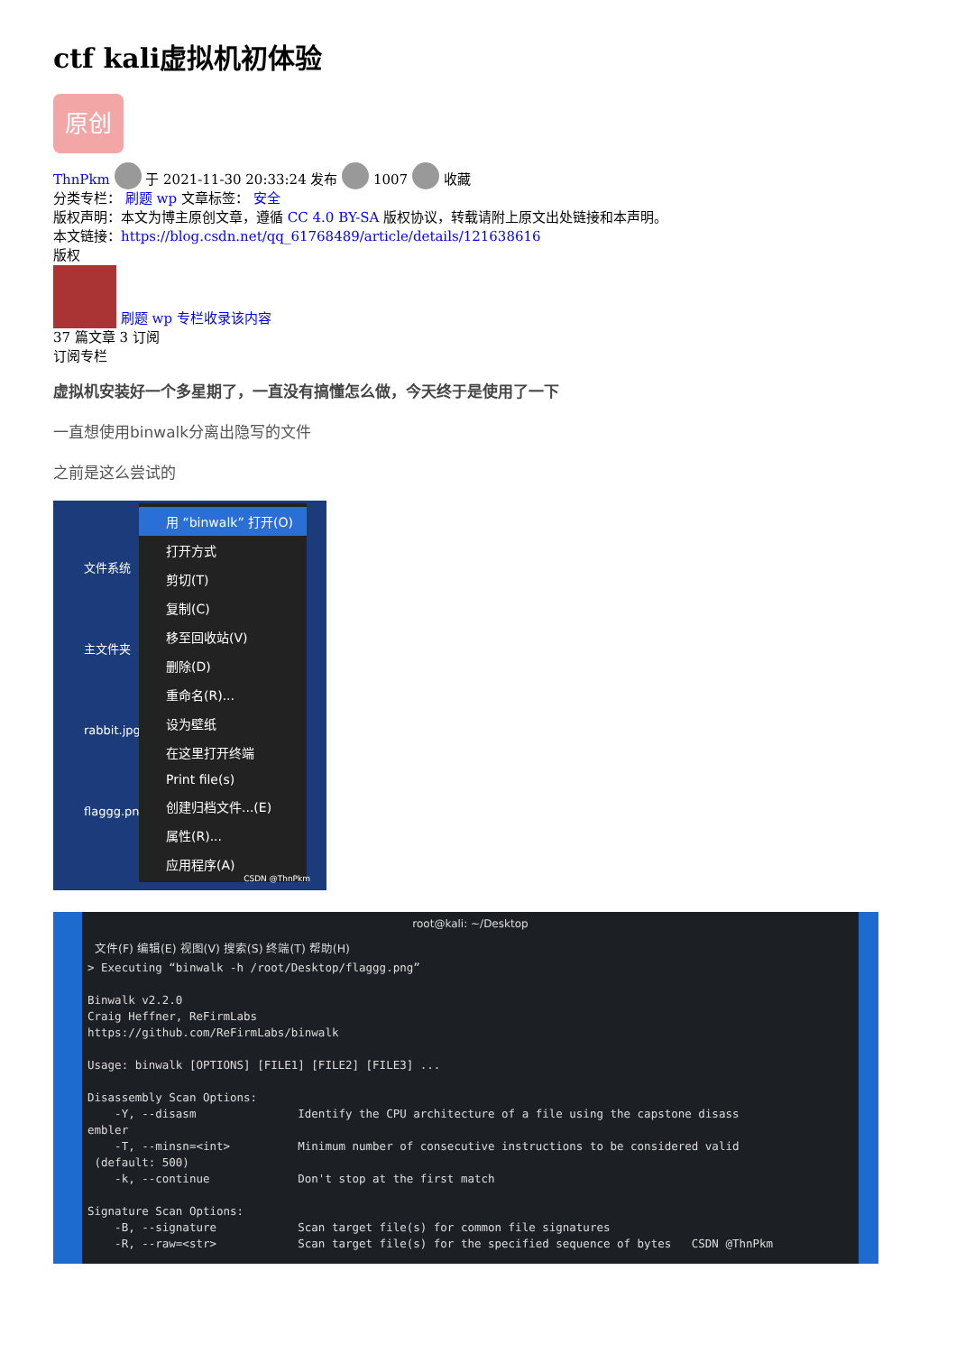ctf kali虚拟机初体验
原创
ThnPkm 于 2021-11-30 20:33:24 发布 1007 收藏
分类专栏： 刷题 wp 文章标签： 安全
版权声明：本文为博主原创文章，遵循 CC 4.0 BY-SA 版权协议，转载请附上原文出处链接和本声明。
本文链接：https://blog.csdn.net/qq_61768489/article/details/121638616
版权
刷题 wp 专栏收录该内容
37 篇文章 3 订阅
订阅专栏
虚拟机安装好一个多星期了，一直没有搞懂怎么做，今天终于是使用了一下
一直想使用binwalk分离出隐写的文件
之前是这么尝试的
文件系统
主文件夹
rabbit.jpg
flaggg.png
用 “binwalk” 打开(O)
打开方式
剪切(T)
复制(C)
移至回收站(V)
删除(D)
重命名(R)...
设为壁纸
在这里打开终端
Print file(s)
创建归档文件...(E)
属性(R)...
应用程序(A)
CSDN @ThnPkm
root@kali: ~/Desktop
文件(F) 编辑(E) 视图(V) 搜索(S) 终端(T) 帮助(H)
> Executing “binwalk -h /root/Desktop/flaggg.png”

Binwalk v2.2.0
Craig Heffner, ReFirmLabs
https://github.com/ReFirmLabs/binwalk

Usage: binwalk [OPTIONS] [FILE1] [FILE2] [FILE3] ...

Disassembly Scan Options:
    -Y, --disasm               Identify the CPU architecture of a file using the capstone disass
embler
    -T, --minsn=<int>          Minimum number of consecutive instructions to be considered valid
 (default: 500)
    -k, --continue             Don't stop at the first match

Signature Scan Options:
    -B, --signature            Scan target file(s) for common file signatures
    -R, --raw=<str>            Scan target file(s) for the specified sequence of bytes   CSDN @ThnPkm